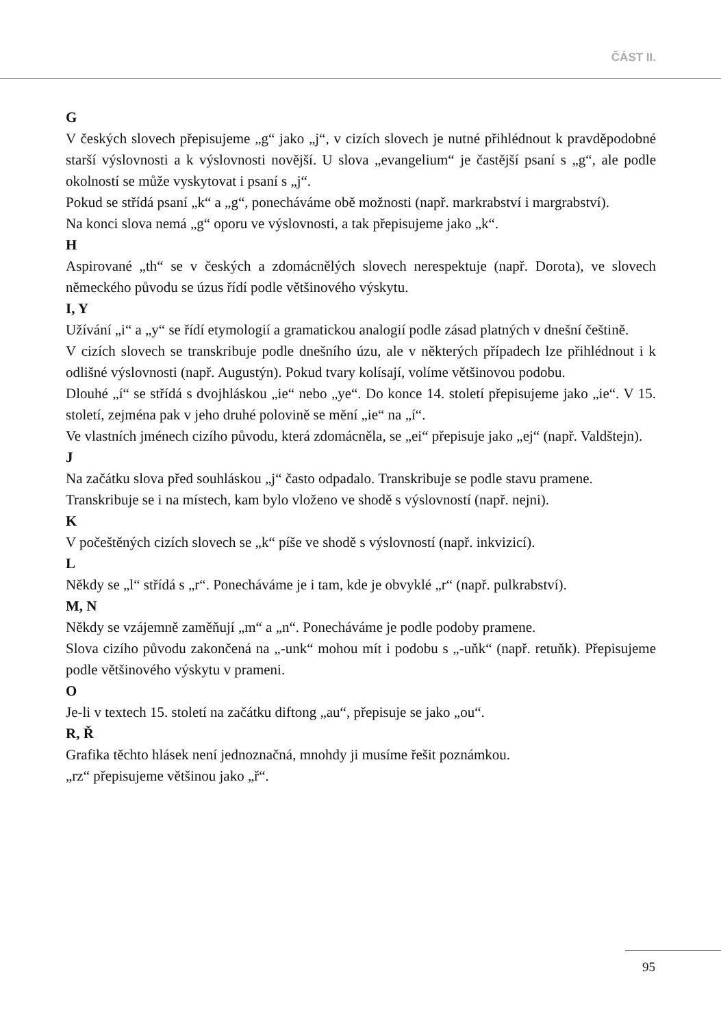ČÁST II.
G
V českých slovech přepisujeme „g“ jako „j“, v cizích slovech je nutné přihlédnout k pravděpodobné starší výslovnosti a k výslovnosti novější. U slova „evangelium“ je častější psaní s „g“, ale podle okolností se může vyskytovat i psaní s „j“.
Pokud se střídá psaní „k“ a „g“, ponecháváme obě možnosti (např. markrabství i margrabství).
Na konci slova nemá „g“ oporu ve výslovnosti, a tak přepisujeme jako „k“.
H
Aspirované „th“ se v českých a zdomácnělých slovech nerespektuje (např. Dorota), ve slovech německého původu se úzus řídí podle většinového výskytu.
I, Y
Užívání „i“ a „y“ se řídí etymologií a gramatickou analogií podle zásad platných v dnešní češtině.
V cizích slovech se transkribuje podle dnešního úzu, ale v některých případech lze přihlédnout i k odlišné výslovnosti (např. Augustýn). Pokud tvary kolísají, volíme většinovou podobu.
Dlouhé „í“ se střídá s dvojhláskou „ie“ nebo „ye“. Do konce 14. století přepisujeme jako „ie“. V 15. století, zejména pak v jeho druhé polovině se mění „ie“ na „í“.
Ve vlastních jménech cizího původu, která zdomácněla, se „ei“ přepisuje jako „ej“ (např. Valdštejn).
J
Na začátku slova před souhláskou „j“ často odpadalo. Transkribuje se podle stavu pramene.
Transkribuje se i na místech, kam bylo vloženo ve shodě s výslovností (např. nejni).
K
V počeštěných cizích slovech se „k“ píše ve shodě s výslovností (např. inkvizicí).
L
Někdy se „l“ střídá s „r“. Ponecháváme je i tam, kde je obvyklé „r“ (např. pulkrabství).
M, N
Někdy se vzájemně zaměňují „m“ a „n“. Ponecháváme je podle podoby pramene.
Slova cizího původu zakončená na „-unk“ mohou mít i podobu s „-uňk“ (např. retuňk). Přepisujeme podle většinového výskytu v prameni.
O
Je-li v textech 15. století na začátku diftong „au“, přepisuje se jako „ou“.
R, Ř
Grafika těchto hlásek není jednoznačná, mnohdy ji musíme řešit poznámkou.
„rz“ přepisujeme většinou jako „ř“.
95